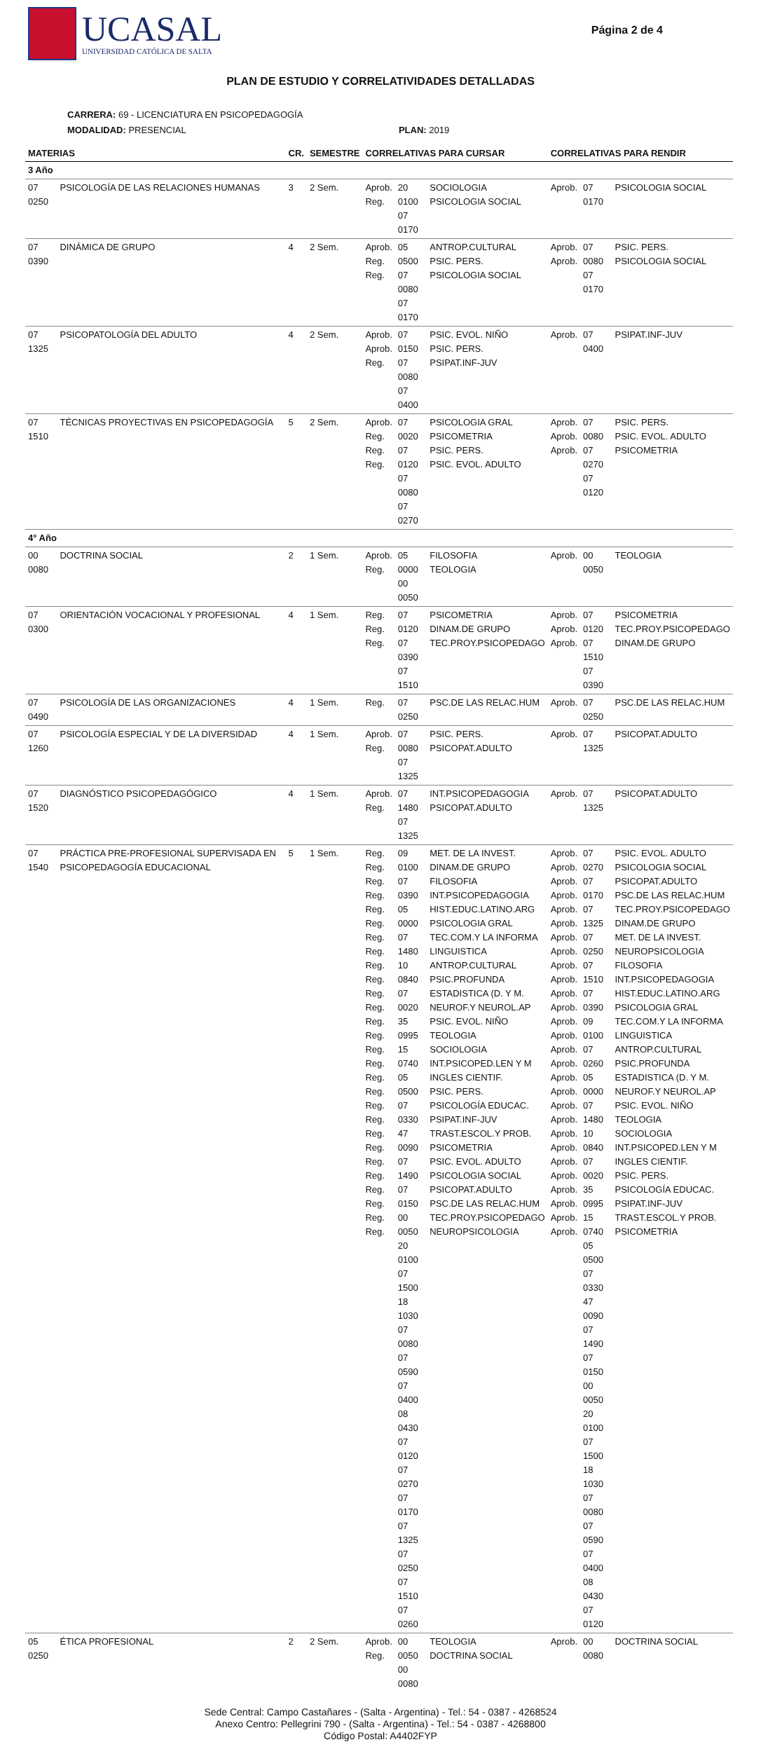UCASAL
UNIVERSIDAD CATÓLICA DE SALTA
Página 2 de 4
PLAN DE ESTUDIO Y CORRELATIVIDADES DETALLADAS
CARRERA: 69 - LICENCIATURA EN PSICOPEDAGOGÍA
MODALIDAD: PRESENCIAL PLAN: 2019
| MATERIAS | | CR. | SEMESTRE | CORRELATIVAS PARA CURSAR | | | CORRELATIVAS PARA RENDIR | | |
| --- | --- | --- | --- | --- | --- | --- | --- | --- | --- |
| 3 Año | | | | | | | | | |
| 07 0250 | PSICOLOGÍA DE LAS RELACIONES HUMANAS | 3 | 2 Sem. | Aprob. Reg. | 20 0100 07 0170 | SOCIOLOGIA PSICOLOGIA SOCIAL | Aprob. | 07 0170 | PSICOLOGIA SOCIAL |
| 07 0390 | DINÁMICA DE GRUPO | 4 | 2 Sem. | Aprob. Reg. Reg. | 05 0500 07 0080 07 0170 | ANTROP.CULTURAL PSIC. PERS. PSICOLOGIA SOCIAL | Aprob. Aprob. | 07 0080 07 0170 | PSIC. PERS. PSICOLOGIA SOCIAL |
| 07 1325 | PSICOPATOLOGÍA DEL ADULTO | 4 | 2 Sem. | Aprob. Aprob. Reg. | 07 0150 07 0080 07 0400 | PSIC. EVOL. NIÑO PSIC. PERS. PSIPAT.INF-JUV | Aprob. | 07 0400 | PSIPAT.INF-JUV |
| 07 1510 | TÉCNICAS PROYECTIVAS EN PSICOPEDAGOGÍA | 5 | 2 Sem. | Aprob. Reg. Reg. Reg. | 07 0020 07 0120 07 0080 07 0270 | PSICOLOGIA GRAL PSICOMETRIA PSIC. PERS. PSIC. EVOL. ADULTO | Aprob. Aprob. Aprob. | 07 0080 07 0270 07 0120 | PSIC. PERS. PSIC. EVOL. ADULTO PSICOMETRIA |
| 4° Año | | | | | | | | | |
| 00 0080 | DOCTRINA SOCIAL | 2 | 1 Sem. | Aprob. Reg. | 05 0000 00 0050 | FILOSOFIA TEOLOGIA | Aprob. | 00 0050 | TEOLOGIA |
| 07 0300 | ORIENTACIÓN VOCACIONAL Y PROFESIONAL | 4 | 1 Sem. | Reg. Reg. Reg. | 07 0120 07 0390 07 1510 | PSICOMETRIA DINAM.DE GRUPO TEC.PROY.PSICOPEDAGO | Aprob. Aprob. Aprob. | 07 0120 07 1510 07 0390 | PSICOMETRIA TEC.PROY.PSICOPEDAGO DINAM.DE GRUPO |
| 07 0490 | PSICOLOGÍA DE LAS ORGANIZACIONES | 4 | 1 Sem. | Reg. | 07 0250 | PSC.DE LAS RELAC.HUM | Aprob. | 07 0250 | PSC.DE LAS RELAC.HUM |
| 07 1260 | PSICOLOGÍA ESPECIAL Y DE LA DIVERSIDAD | 4 | 1 Sem. | Aprob. Reg. | 07 0080 07 1325 | PSIC. PERS. PSICOPAT.ADULTO | Aprob. | 07 1325 | PSICOPAT.ADULTO |
| 07 1520 | DIAGNÓSTICO PSICOPEDAGÓGICO | 4 | 1 Sem. | Aprob. Reg. | 07 1480 07 1325 | INT.PSICOPEDAGOGIA PSICOPAT.ADULTO | Aprob. | 07 1325 | PSICOPAT.ADULTO |
| 07 1540 | PRÁCTICA PRE-PROFESIONAL SUPERVISADA EN PSICOPEDAGOGÍA EDUCACIONAL | 5 | 1 Sem. | Reg. Reg. Reg. Reg. Reg. Reg. Reg. Reg. Reg. Reg. Reg. Reg. Reg. Reg. Reg. Reg. Reg. Reg. Reg. Reg. Reg. Reg. Reg. Reg. Reg. Reg. Reg. Reg. | 09 0100 07 0390 05 0000 07 1480 10 0840 07 0020 35 0995 15 0740 05 0500 07 0330 47 0090 07 1490 07 0150 00 0050 20 0100 07 1500 18 1030 07 0080 07 0590 07 0400 08 0430 07 0120 07 0270 07 0170 07 1325 07 0250 07 1510 07 0260 | MET. DE LA INVEST. DINAM.DE GRUPO FILOSOFIA INT.PSICOPEDAGOGIA HIST.EDUC.LATINO.ARG PSICOLOGIA GRAL TEC.COM.Y LA INFORMA LINGUISTICA ANTROP.CULTURAL PSIC.PROFUNDA ESTADISTICA (D. Y M. NEUROF.Y NEUROL.AP PSIC. EVOL. NIÑO TEOLOGIA SOCIOLOGIA INT.PSICOPED.LEN Y M INGLES CIENTIF. PSIC. PERS. PSICOLOGÍA EDUCAC. PSIPAT.INF-JUV TRAST.ESCOL.Y PROB. PSICOMETRIA PSIC. EVOL. ADULTO PSICOLOGIA SOCIAL PSICOPAT.ADULTO PSC.DE LAS RELAC.HUM TEC.PROY.PSICOPEDAGO NEUROPSICOLOGIA | Aprob. Aprob. Aprob. Aprob. Aprob. Aprob. Aprob. Aprob. Aprob. Aprob. Aprob. Aprob. Aprob. Aprob. Aprob. Aprob. Aprob. Aprob. Aprob. Aprob. Aprob. Aprob. Aprob. Aprob. Aprob. Aprob. Aprob. Aprob. | 07 0270 07 0170 07 1325 07 0250 07 1510 07 0390 09 0100 07 0260 05 0000 07 1480 10 0840 07 0020 35 0995 15 0740 05 0500 07 0330 47 0090 07 1490 07 0150 00 0050 20 0100 07 1500 18 1030 07 0080 07 0590 07 0400 08 0430 07 0120 | PSIC. EVOL. ADULTO PSICOLOGIA SOCIAL PSICOPAT.ADULTO PSC.DE LAS RELAC.HUM TEC.PROY.PSICOPEDAGO DINAM.DE GRUPO MET. DE LA INVEST. NEUROPSICOLOGIA FILOSOFIA INT.PSICOPEDAGOGIA HIST.EDUC.LATINO.ARG PSICOLOGIA GRAL TEC.COM.Y LA INFORMA LINGUISTICA ANTROP.CULTURAL PSIC.PROFUNDA ESTADISTICA (D. Y M. NEUROF.Y NEUROL.AP PSIC. EVOL. NIÑO TEOLOGIA SOCIOLOGIA INT.PSICOPED.LEN Y M INGLES CIENTIF. PSIC. PERS. PSICOLOGÍA EDUCAC. PSIPAT.INF-JUV TRAST.ESCOL.Y PROB. PSICOMETRIA |
| 05 0250 | ÉTICA PROFESIONAL | 2 | 2 Sem. | Aprob. Reg. | 00 0050 00 0080 | TEOLOGIA DOCTRINA SOCIAL | Aprob. | 00 0080 | DOCTRINA SOCIAL |
Sede Central: Campo Castañares - (Salta - Argentina) - Tel.: 54 - 0387 - 4268524
Anexo Centro: Pellegrini 790 - (Salta - Argentina) - Tel.: 54 - 0387 - 4268800
Código Postal: A4402FYP